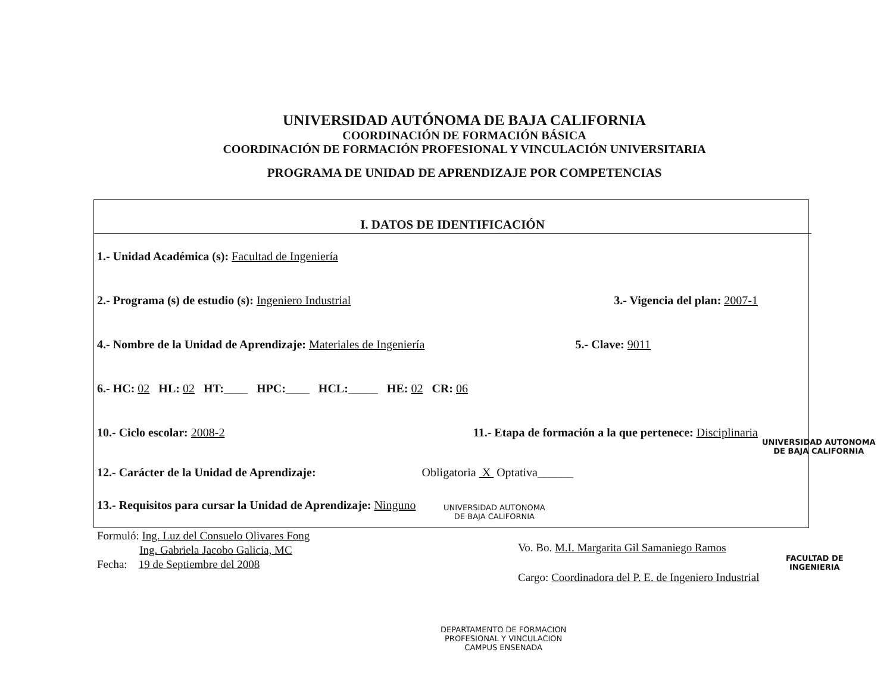UNIVERSIDAD AUTÓNOMA DE BAJA CALIFORNIA
COORDINACIÓN DE FORMACIÓN BÁSICA
COORDINACIÓN DE FORMACIÓN PROFESIONAL Y VINCULACIÓN UNIVERSITARIA
PROGRAMA DE UNIDAD DE APRENDIZAJE POR COMPETENCIAS
I. DATOS DE IDENTIFICACIÓN
1.- Unidad Académica (s): Facultad de Ingeniería
2.- Programa (s) de estudio (s): Ingeniero Industrial 3.- Vigencia del plan: 2007-1
4.- Nombre de la Unidad de Aprendizaje: Materiales de Ingeniería 5.- Clave: 9011
6.- HC: 02 HL: 02 HT:____ HPC:____ HCL:_____ HE: 02 CR: 06
10.- Ciclo escolar: 2008-2 11.- Etapa de formación a la que pertenece: Disciplinaria
12.- Carácter de la Unidad de Aprendizaje: Obligatoria X Optativa______
13.- Requisitos para cursar la Unidad de Aprendizaje: Ninguno
Formuló: Ing. Luz del Consuelo Olivares Fong
Ing. Gabriela Jacobo Galicia, MC
Fecha: 19 de Septiembre del 2008
Vo. Bo. M.I. Margarita Gil Samaniego Ramos
Cargo: Coordinadora del P. E. de Ingeniero Industrial
UNIVERSIDAD AUTONOMA
DE BAJA CALIFORNIA
UNIVERSIDAD AUTONOMA
DE BAJA CALIFORNIA
FACULTAD DE
INGENIERIA
DEPARTAMENTO DE FORMACION
PROFESIONAL Y VINCULACION
CAMPUS ENSENADA